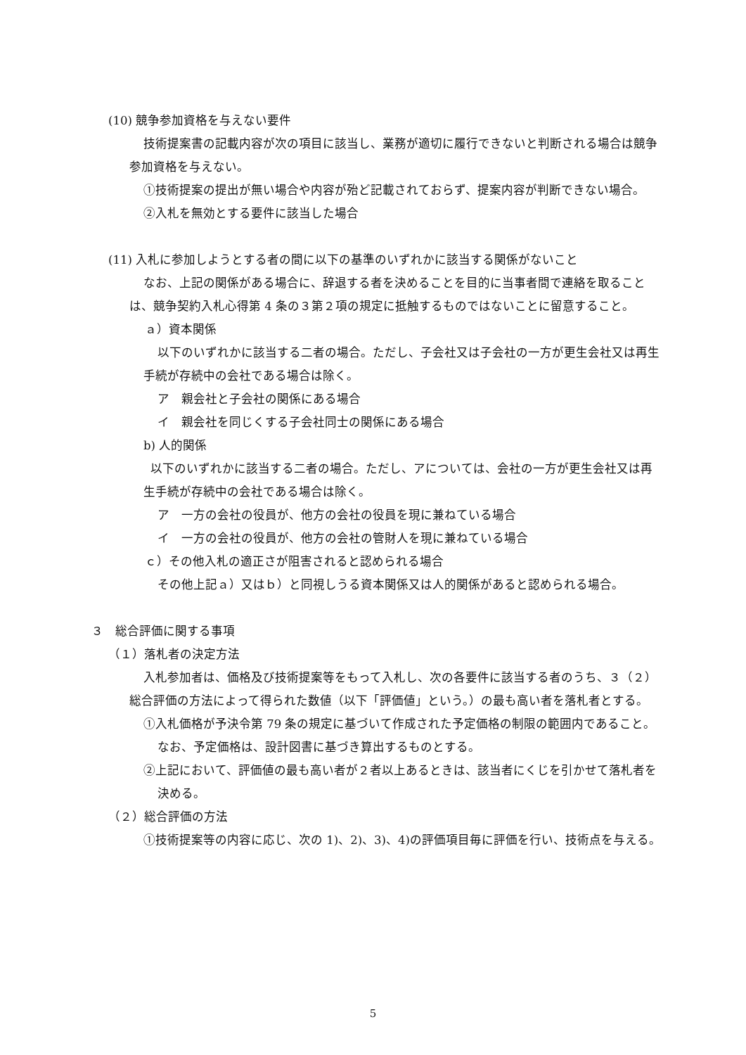(10) 競争参加資格を与えない要件
技術提案書の記載内容が次の項目に該当し、業務が適切に履行できないと判断される場合は競争参加資格を与えない。
①技術提案の提出が無い場合や内容が殆ど記載されておらず、提案内容が判断できない場合。
②入札を無効とする要件に該当した場合
(11) 入札に参加しようとする者の間に以下の基準のいずれかに該当する関係がないこと
なお、上記の関係がある場合に、辞退する者を決めることを目的に当事者間で連絡を取ることは、競争契約入札心得第 4 条の３第２項の規定に抵触するものではないことに留意すること。
ａ）資本関係
以下のいずれかに該当する二者の場合。ただし、子会社又は子会社の一方が更生会社又は再生手続が存続中の会社である場合は除く。
ア　親会社と子会社の関係にある場合
イ　親会社を同じくする子会社同士の関係にある場合
b) 人的関係
以下のいずれかに該当する二者の場合。ただし、アについては、会社の一方が更生会社又は再生手続が存続中の会社である場合は除く。
ア　一方の会社の役員が、他方の会社の役員を現に兼ねている場合
イ　一方の会社の役員が、他方の会社の管財人を現に兼ねている場合
ｃ）その他入札の適正さが阻害されると認められる場合
その他上記ａ）又はｂ）と同視しうる資本関係又は人的関係があると認められる場合。
３　総合評価に関する事項
（１）落札者の決定方法
入札参加者は、価格及び技術提案等をもって入札し、次の各要件に該当する者のうち、３（２）総合評価の方法によって得られた数値（以下「評価値」という。）の最も高い者を落札者とする。
①入札価格が予決令第 79 条の規定に基づいて作成された予定価格の制限の範囲内であること。なお、予定価格は、設計図書に基づき算出するものとする。
②上記において、評価値の最も高い者が２者以上あるときは、該当者にくじを引かせて落札者を決める。
（２）総合評価の方法
①技術提案等の内容に応じ、次の 1)、2)、3)、4)の評価項目毎に評価を行い、技術点を与える。
5